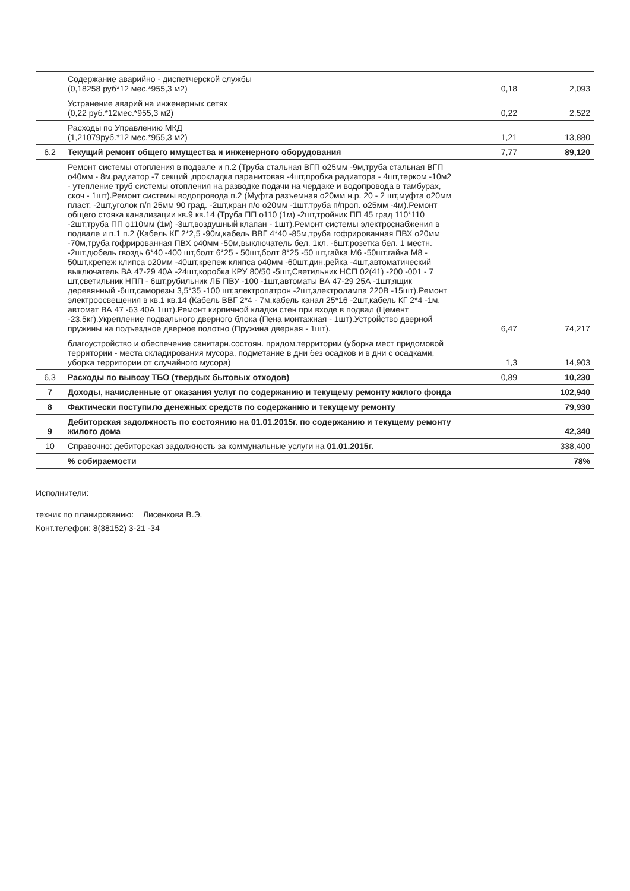| | Содержание аварийно - диспетчерской службы (0,18258 руб*12 мес.*955,3 м2) | 0,18 | 2,093 |
| | Устранение аварий на инженерных сетях (0,22 руб.*12мес.*955,3 м2) | 0,22 | 2,522 |
| | Расходы по Управлению МКД (1,21079руб.*12 мес.*955,3 м2) | 1,21 | 13,880 |
| 6.2 | Текущий ремонт общего имущества и инженерного оборудования | 7,77 | 89,120 |
| | Ремонт системы отопления в подвале и п.2 (Труба стальная ВГП о25мм -9м,труба стальная ВГП о40мм - 8м,радиатор -7 секций ,прокладка паранитовая -4шт,пробка радиатора - 4шт,терком -10м2 - утепление труб системы отопления на разводке подачи на чердаке и водопровода в тамбурах, скоч - 1шт).Ремонт системы водопровода п.2 (Муфта разъемная о20мм н.р. 20 - 2 шт,муфта о20мм пласт. -2шт,уголок п/п 25мм 90 град. -2шт,кран п/о о20мм -1шт,труба п/проп. о25мм -4м).Ремонт общего стояка канализации кв.9 кв.14 (Труба ПП о110 (1м) -2шт,тройник ПП 45 град 110*110 -2шт,труба ПП о110мм (1м) -3шт,воздушный клапан - 1шт).Ремонт системы электроснабжения в подвале и п.1 п.2 (Кабель КГ 2*2,5 -90м,кабель ВВГ 4*40 -85м,труба гофрированная ПВХ о20мм -70м,труба гофрированная ПВХ о40мм -50м,выключатель бел. 1кл. -6шт,розетка бел. 1 местн. -2шт,дюбель гвоздь 6*40 -400 шт,болт 6*25 - 50шт,болт 8*25 -50 шт,гайка М6 -50шт,гайка М8 - 50шт,крепеж клипса о20мм -40шт,крепеж клипса о40мм -60шт,дин.рейка -4шт,автоматический выключатель ВА 47-29 40А -24шт,коробка КРУ 80/50 -5шт,Светильник НСП 02(41) -200 -001 - 7 шт,светильник НПП - 6шт,рубильник ЛБ ПВУ -100 -1шт,автоматы ВА 47-29 25А -1шт,ящик деревянный -6шт,саморезы 3,5*35 -100 шт,электропатрон -2шт,электролампа 220В -15шт).Ремонт электроосвещения в кв.1 кв.14 (Кабель ВВГ 2*4 - 7м,кабель канал 25*16 -2шт,кабель КГ 2*4 -1м, автомат ВА 47 -63 40А 1шт).Ремонт кирпичной кладки стен при входе в подвал (Цемент -23,5кг).Укрепление подвального дверного блока (Пена монтажная - 1шт).Устройство дверной пружины на подъездное дверное полотно (Пружина дверная - 1шт). | 6,47 | 74,217 |
| | благоустройство и обеспечение санитарн.состоян. придом.территории (уборка мест придомовой территории - места складирования мусора, подметание в дни без осадков и в дни с осадками, уборка территории от случайного мусора) | 1,3 | 14,903 |
| 6,3 | Расходы по вывозу ТБО (твердых бытовых отходов) | 0,89 | 10,230 |
| 7 | Доходы, начисленные от оказания услуг по содержанию и текущему ремонту жилого фонда | | 102,940 |
| 8 | Фактически поступило денежных средств по содержанию и текущему ремонту | | 79,930 |
| 9 | Дебиторская задолжность по состоянию на 01.01.2015г. по содержанию и текущему ремонту жилого дома | | 42,340 |
| 10 | Справочно: дебиторская задолжность за коммунальные услуги на 01.01.2015г. | | 338,400 |
| | % собираемости | | 78% |
Исполнители:
техник по планированию: Лисенкова В.Э.
Конт.телефон: 8(38152) 3-21 -34